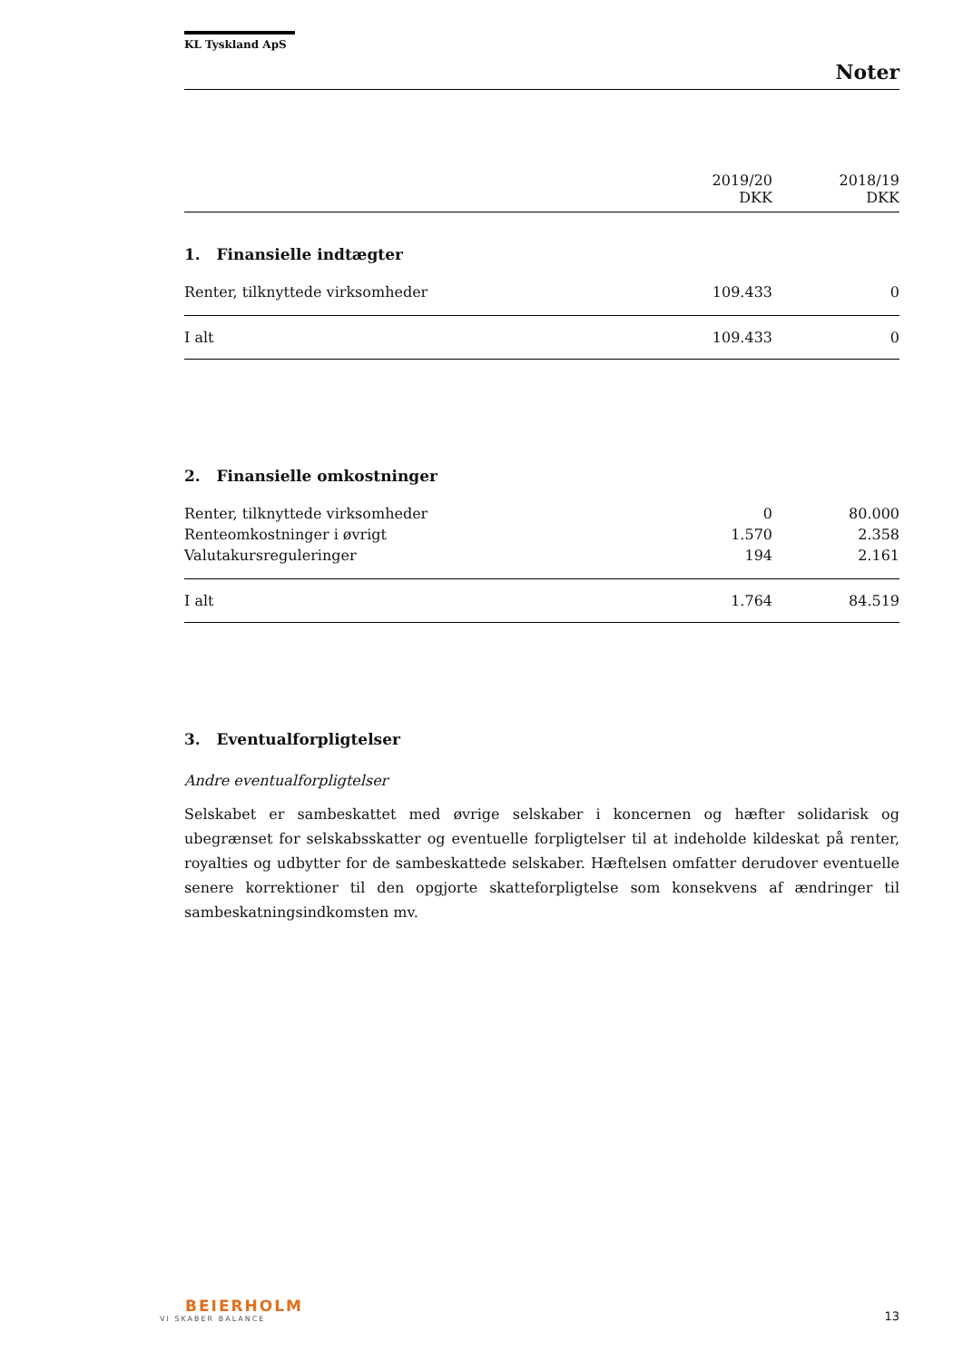KL Tyskland ApS
Noter
| | 2019/20 DKK | 2018/19 DKK |
| --- | --- | --- |
1. Finansielle indtægter
| Renter, tilknyttede virksomheder | 109.433 | 0 |
| I alt | 109.433 | 0 |
2. Finansielle omkostninger
| Renter, tilknyttede virksomheder | 0 | 80.000 |
| Renteomkostninger i øvrigt | 1.570 | 2.358 |
| Valutakursreguleringer | 194 | 2.161 |
| I alt | 1.764 | 84.519 |
3. Eventualforpligtelser
Andre eventualforpligtelser
Selskabet er sambeskattet med øvrige selskaber i koncernen og hæfter solidarisk og ubegrænset for selskabsskatter og eventuelle forpligtelser til at indeholde kildeskat på renter, royalties og udbytter for de sambeskattede selskaber. Hæftelsen omfatter derudover eventuelle senere korrektioner til den opgjorte skatteforpligtelse som konsekvens af ændringer til sambeskatningsindkomsten mv.
BEIERHOLM
VI SKABER BALANCE
13